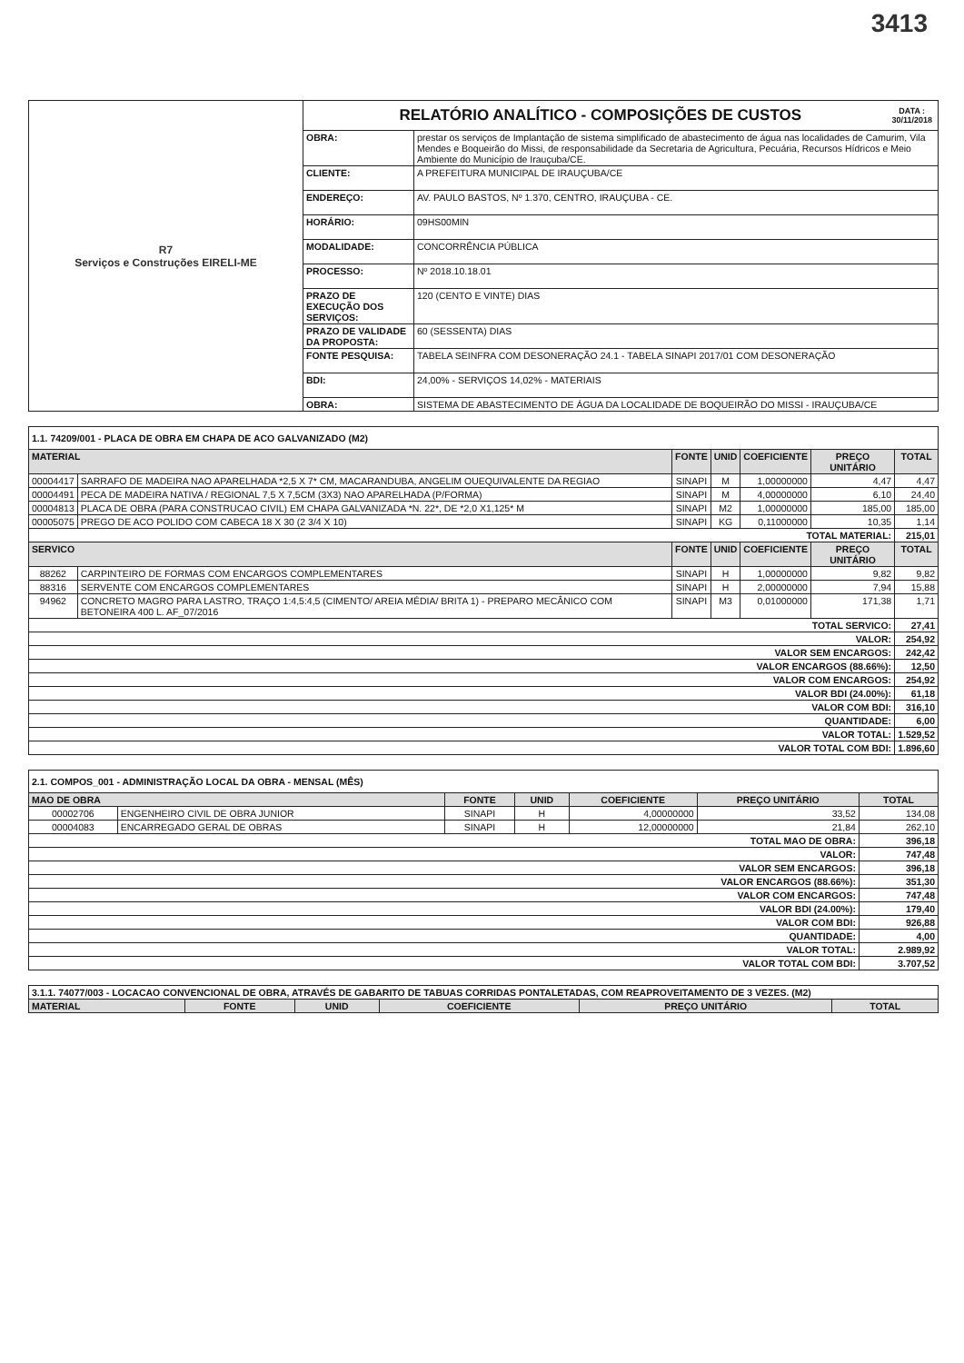3413
| R7 Serviços e Construções EIRELI-ME | RELATÓRIO ANALÍTICO - COMPOSIÇÕES DE CUSTOS DATA : 30/11/2018 | |
| | OBRA: | prestar os serviços de Implantação de sistema simplificado de abastecimento de água nas localidades de Camurim, Vila Mendes e Boqueirão do Missi, de responsabilidade da Secretaria de Agricultura, Pecuária, Recursos Hídricos e Meio Ambiente do Município de Irauçuba/CE. |
| | CLIENTE: | A PREFEITURA MUNICIPAL DE IRAUÇUBA/CE |
| | ENDEREÇO: | AV. PAULO BASTOS, Nº 1.370, CENTRO, IRAUÇUBA - CE. |
| | HORÁRIO: | 09HS00MIN |
| | MODALIDADE: | CONCORRÊNCIA PÚBLICA |
| | PROCESSO: | Nº 2018.10.18.01 |
| | PRAZO DE EXECUÇÃO DOS SERVIÇOS: | 120 (CENTO E VINTE) DIAS |
| | PRAZO DE VALIDADE DA PROPOSTA: | 60 (SESSENTA) DIAS |
| | FONTE PESQUISA: | TABELA SEINFRA COM DESONERAÇÃO 24.1 - TABELA SINAPI 2017/01 COM DESONERAÇÃO |
| | BDI: | 24,00% - SERVIÇOS 14,02% - MATERIAIS |
| | OBRA: | SISTEMA DE ABASTECIMENTO DE ÁGUA DA LOCALIDADE DE BOQUEIRÃO DO MISSI - IRAUÇUBA/CE |
| 1.1. 74209/001 - PLACA DE OBRA EM CHAPA DE ACO GALVANIZADO (M2) | | | | | | |
| MATERIAL | | FONTE | UNID | COEFICIENTE | PREÇO UNITÁRIO | TOTAL |
| 00004417 | SARRAFO DE MADEIRA NAO APARELHADA *2,5 X 7* CM, MACARANDUBA, ANGELIM OUEQUIVALENTE DA REGIAO | SINAPI | M | 1,00000000 | 4,47 | 4,47 |
| 00004491 | PECA DE MADEIRA NATIVA / REGIONAL 7,5 X 7,5CM (3X3) NAO APARELHADA (P/FORMA) | SINAPI | M | 4,00000000 | 6,10 | 24,40 |
| 00004813 | PLACA DE OBRA (PARA CONSTRUCAO CIVIL) EM CHAPA GALVANIZADA *N. 22*, DE *2,0 X1,125* M | SINAPI | M2 | 1,00000000 | 185,00 | 185,00 |
| 00005075 | PREGO DE ACO POLIDO COM CABECA 18 X 30 (2 3/4 X 10) | SINAPI | KG | 0,11000000 | 10,35 | 1,14 |
| TOTAL MATERIAL: | | | | | | 215,01 |
| SERVICO | | FONTE | UNID | COEFICIENTE | PREÇO UNITÁRIO | TOTAL |
| 88262 | CARPINTEIRO DE FORMAS COM ENCARGOS COMPLEMENTARES | SINAPI | H | 1,00000000 | 9,82 | 9,82 |
| 88316 | SERVENTE COM ENCARGOS COMPLEMENTARES | SINAPI | H | 2,00000000 | 7,94 | 15,88 |
| 94962 | CONCRETO MAGRO PARA LASTRO, TRAÇO 1:4,5:4,5 (CIMENTO/ AREIA MÉDIA/ BRITA 1) - PREPARO MECÂNICO COM BETONEIRA 400 L. AF_07/2016 | SINAPI | M3 | 0,01000000 | 171,38 | 1,71 |
| TOTAL SERVICO: | | | | | | 27,41 |
| VALOR: | | | | | | 254,92 |
| VALOR SEM ENCARGOS: | | | | | | 242,42 |
| VALOR ENCARGOS (88.66%): | | | | | | 12,50 |
| VALOR COM ENCARGOS: | | | | | | 254,92 |
| VALOR BDI (24.00%): | | | | | | 61,18 |
| VALOR COM BDI: | | | | | | 316,10 |
| QUANTIDADE: | | | | | | 6,00 |
| VALOR TOTAL: | | | | | | 1.529,52 |
| VALOR TOTAL COM BDI: | | | | | | 1.896,60 |
| 2.1. COMPOS_001 - ADMINISTRAÇÃO LOCAL DA OBRA - MENSAL (MÊS) | | | | | | |
| MAO DE OBRA | | FONTE | UNID | COEFICIENTE | PREÇO UNITÁRIO | TOTAL |
| 00002706 | ENGENHEIRO CIVIL DE OBRA JUNIOR | SINAPI | H | 4,00000000 | 33,52 | 134,08 |
| 00004083 | ENCARREGADO GERAL DE OBRAS | SINAPI | H | 12,00000000 | 21,84 | 262,10 |
| TOTAL MAO DE OBRA: | | | | | | 396,18 |
| VALOR: | | | | | | 747,48 |
| VALOR SEM ENCARGOS: | | | | | | 396,18 |
| VALOR ENCARGOS (88.66%): | | | | | | 351,30 |
| VALOR COM ENCARGOS: | | | | | | 747,48 |
| VALOR BDI (24.00%): | | | | | | 179,40 |
| VALOR COM BDI: | | | | | | 926,88 |
| QUANTIDADE: | | | | | | 4,00 |
| VALOR TOTAL: | | | | | | 2.989,92 |
| VALOR TOTAL COM BDI: | | | | | | 3.707,52 |
| 3.1.1. 74077/003 - LOCACAO CONVENCIONAL DE OBRA, ATRAVÉS DE GABARITO DE TABUAS CORRIDAS PONTALETADAS, COM REAPROVEITAMENTO DE 3 VEZES. (M2) | | | | | |
| MATERIAL | FONTE | UNID | COEFICIENTE | PREÇO UNITÁRIO | TOTAL |